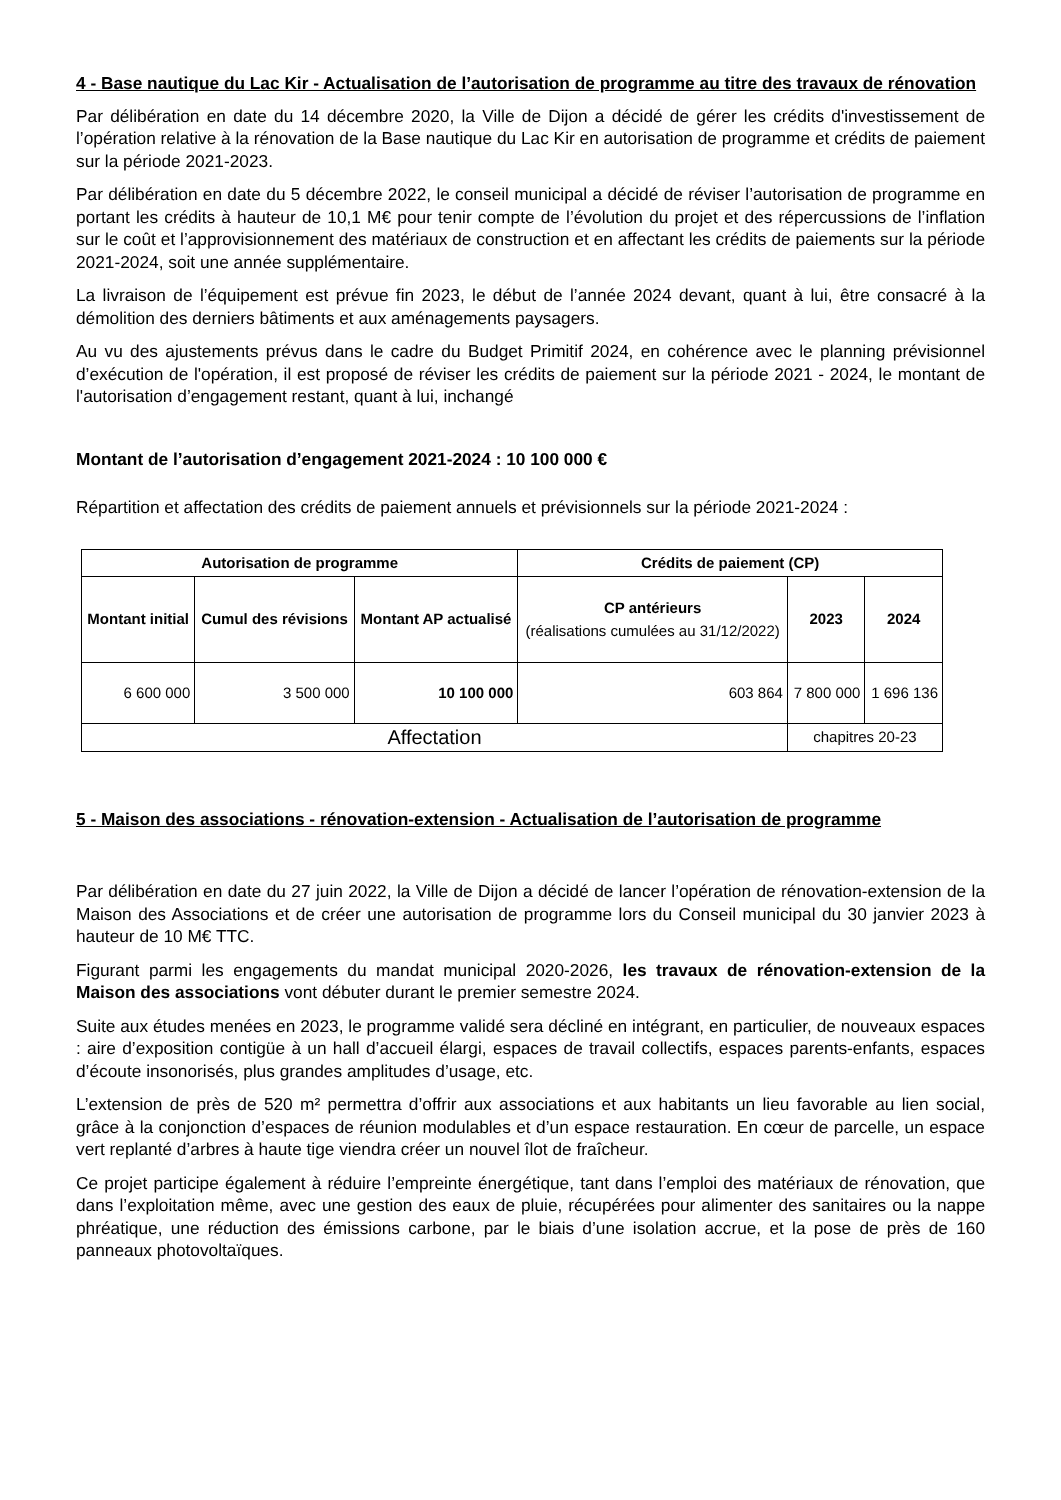4 - Base nautique du Lac Kir - Actualisation de l’autorisation de programme au titre des travaux de rénovation
Par délibération en date du 14 décembre 2020, la Ville de Dijon a décidé de gérer les crédits d'investissement de l’opération relative à la rénovation de la Base nautique du Lac Kir en autorisation de programme et crédits de paiement sur la période 2021-2023.
Par délibération en date du 5 décembre 2022, le conseil municipal a décidé de réviser l’autorisation de programme en portant les crédits à hauteur de 10,1 M€ pour tenir compte de l’évolution du projet et des répercussions de l’inflation sur le coût et l’approvisionnement des matériaux de construction et en affectant les crédits de paiements sur la période 2021-2024, soit une année supplémentaire.
La livraison de l’équipement est prévue fin 2023, le début de l’année 2024 devant, quant à lui, être consacré à la démolition des derniers bâtiments et aux aménagements paysagers.
Au vu des ajustements prévus dans le cadre du Budget Primitif 2024, en cohérence avec le planning prévisionnel d’exécution de l'opération, il est proposé de réviser les crédits de paiement sur la période 2021 - 2024, le montant de l'autorisation d’engagement restant, quant à lui, inchangé
Montant de l’autorisation d’engagement 2021-2024 : 10 100 000 €
Répartition et affectation des crédits de paiement annuels et prévisionnels sur la période 2021-2024 :
| Autorisation de programme | | | Crédits de paiement (CP) | | |
| --- | --- | --- | --- | --- | --- |
| Montant initial | Cumul des révisions | Montant AP actualisé | CP antérieurs (réalisations cumulées au 31/12/2022) | 2023 | 2024 |
| 6 600 000 | 3 500 000 | 10 100 000 | 603 864 | 7 800 000 | 1 696 136 |
| Affectation | | | | chapitres 20-23 | |
5 - Maison des associations - rénovation-extension - Actualisation de l’autorisation de programme
Par délibération en date du 27 juin 2022, la Ville de Dijon a décidé de lancer l’opération de rénovation-extension de la Maison des Associations et de créer une autorisation de programme lors du Conseil municipal du 30 janvier 2023 à hauteur de 10 M€ TTC.
Figurant parmi les engagements du mandat municipal 2020-2026, les travaux de rénovation-extension de la Maison des associations vont débuter durant le premier semestre 2024.
Suite aux études menées en 2023, le programme validé sera décliné en intégrant, en particulier, de nouveaux espaces : aire d’exposition contigüe à un hall d’accueil élargi, espaces de travail collectifs, espaces parents-enfants, espaces d’écoute insonorisés, plus grandes amplitudes d’usage, etc.
L’extension de près de 520 m² permettra d’offrir aux associations et aux habitants un lieu favorable au lien social, grâce à la conjonction d’espaces de réunion modulables et d’un espace restauration. En cœur de parcelle, un espace vert replanté d’arbres à haute tige viendra créer un nouvel îlot de fraîcheur.
Ce projet participe également à réduire l’empreinte énergétique, tant dans l’emploi des matériaux de rénovation, que dans l’exploitation même, avec une gestion des eaux de pluie, récupérées pour alimenter des sanitaires ou la nappe phréatique, une réduction des émissions carbone, par le biais d’une isolation accrue, et la pose de près de 160 panneaux photovoltaïques.